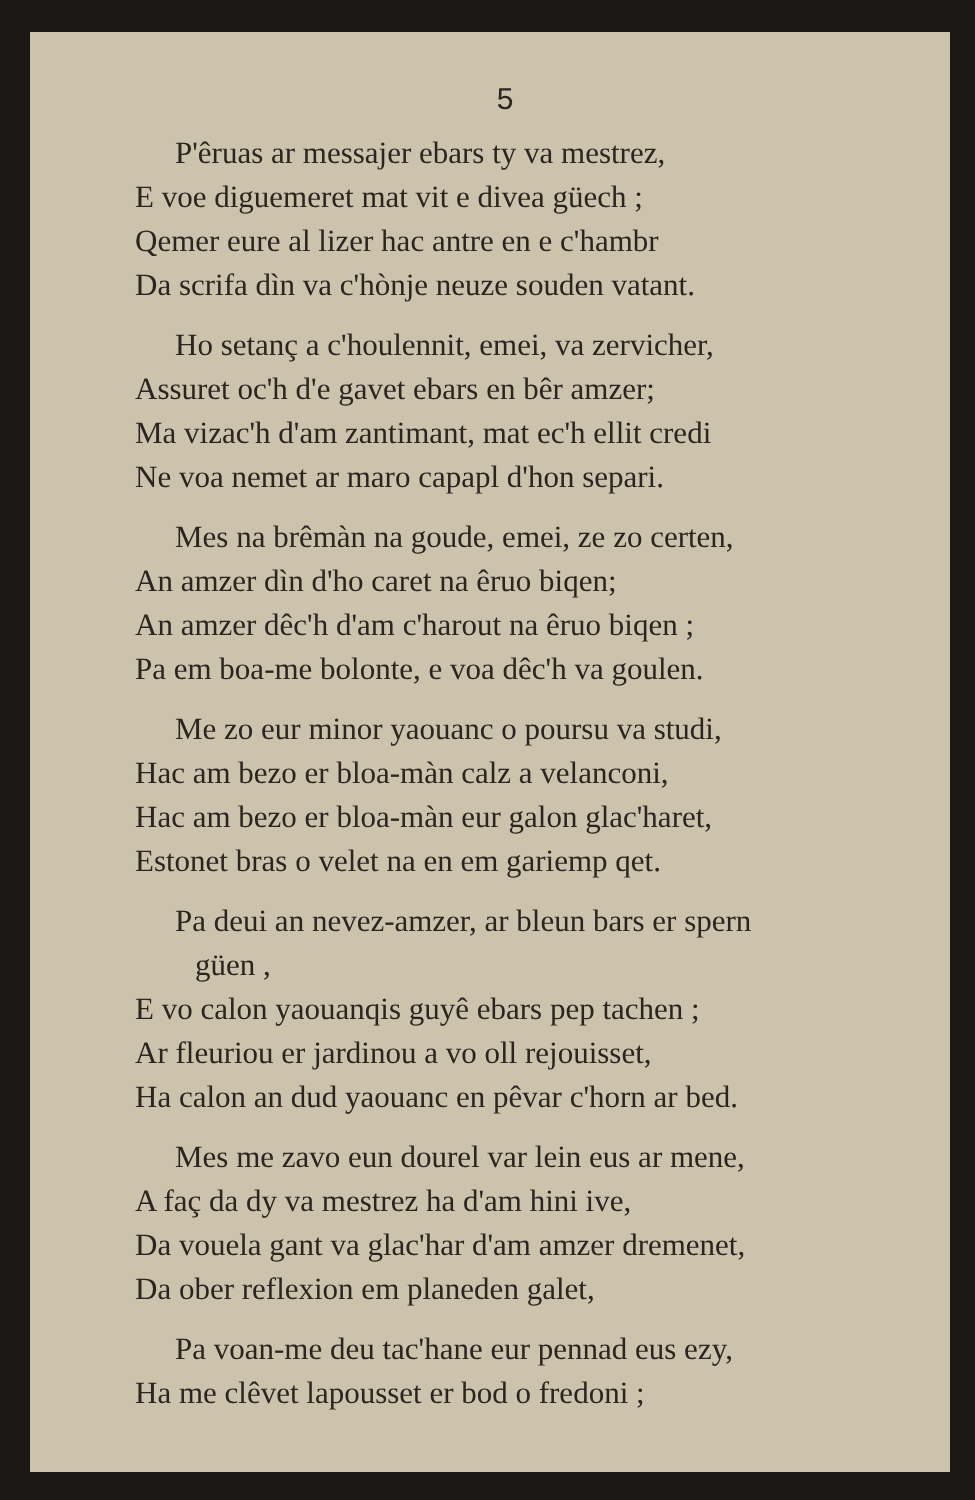5
P'êruas ar messajer ebars ty va mestrez,
E voe diguemeret mat vit e divea güech ;
Qemer eure al lizer hac antre en e c'hambr
Da scrifa dìn va c'hònje neuze souden vatant.
Ho setanç a c'houlennit, emei, va zervicher,
Assuret oc'h d'e gavet ebars en bêr amzer;
Ma vizac'h d'am zantimant, mat ec'h ellit credi
Ne voa nemet ar maro capapl d'hon separi.
Mes na brêmàn na goude, emei, ze zo certen,
An amzer dìn d'ho caret na êruo biqen;
An amzer dêc'h d'am c'harout na êruo biqen ;
Pa em boa-me bolonte, e voa dêc'h va goulen.
Me zo eur minor yaouanc o poursu va studi,
Hac am bezo er bloa-màn calz a velanconi,
Hac am bezo er bloa-màn eur galon glac'haret,
Estonet bras o velet na en em gariemp qet.
Pa deui an nevez-amzer, ar bleun bars er spern
güen ,
E vo calon yaouanqis guyê ebars pep tachen ;
Ar fleuriou er jardinou a vo oll rejouisset,
Ha calon an dud yaouanc en pêvar c'horn ar bed.
Mes me zavo eun dourel var lein eus ar mene,
A faç da dy va mestrez ha d'am hini ive,
Da vouela gant va glac'har d'am amzer dremenet,
Da ober reflexion em planeden galet,
Pa voan-me deu tac'hane eur pennad eus ezy,
Ha me clêvet lapousset er bod o fredoni ;